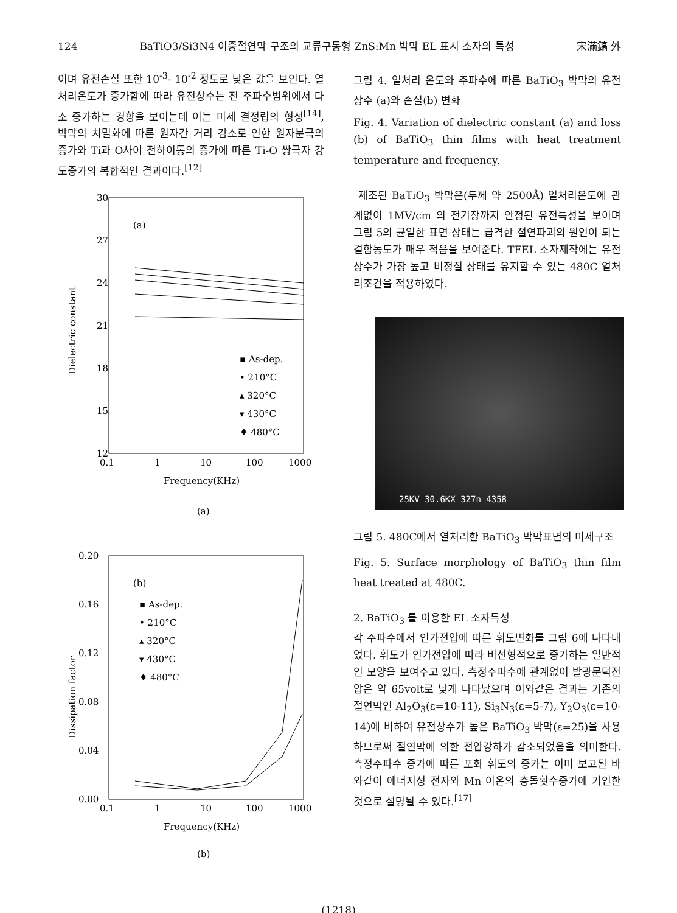124 BaTiO3/Si3N4 이중절연막 구조의 교류구동형 ZnS:Mn 박막 EL 표시 소자의 특성 宋滿鎬 外
이며 유전손실 또한 10<sup>-3</sup>- 10<sup>-2</sup> 정도로 낮은 값을 보인다. 열처리온도가 증가함에 따라 유전상수는 전 주파수범위에서 다소 증가하는 경향을 보이는데 이는 미세 결정립의 형성<sup>[14]</sup>, 박막의 치밀화에 따른 원자간 거리 감소로 인한 원자분극의 증가와 Ti과 O사이 전하이동의 증가에 따른 Ti-O 쌍극자 강도증가의 복합적인 결과이다.<sup>[12]</sup>
30
27
24
21
18
15
12
(a)
▪ As-dep.
• 210°C
▴ 320°C
▾ 430°C
♦ 480°C
Dielectric constant
0.1
1
10
100
1000
Frequency(KHz)
(a)
0.20
0.16
0.12
0.08
0.04
0.00
(b)
▪ As-dep.
• 210°C
▴ 320°C
▾ 430°C
♦ 480°C
Dissipation factor
0.1
1
10
100
1000
Frequency(KHz)
(b)
그림 4. 열처리 온도와 주파수에 따른 BaTiO<sub>3</sub> 박막의 유전상수 (a)와 손실(b) 변화
Fig. 4. Variation of dielectric constant (a) and loss (b) of BaTiO<sub>3</sub> thin films with heat treatment temperature and frequency.
제조된 BaTiO<sub>3</sub> 박막은(두께 약 2500Å) 열처리온도에 관계없이 1MV/cm 의 전기장까지 안정된 유전특성을 보이며 그림 5의 균일한 표면 상태는 급격한 절연파괴의 원인이 되는 결함농도가 매우 적음을 보여준다. TFEL 소자제작에는 유전상수가 가장 높고 비정질 상태를 유지할 수 있는 480C 열처리조건을 적용하였다.
25KV 30.6KX 327n 4358
그림 5. 480C에서 열처리한 BaTiO<sub>3</sub> 박막표면의 미세구조
Fig. 5. Surface morphology of BaTiO<sub>3</sub> thin film heat treated at 480C.
2. BaTiO<sub>3</sub> 를 이용한 EL 소자특성
각 주파수에서 인가전압에 따른 휘도변화를 그림 6에 나타내었다. 휘도가 인가전압에 따라 비선형적으로 증가하는 일반적인 모양을 보여주고 있다. 측정주파수에 관계없이 발광문턱전압은 약 65volt로 낮게 나타났으며 이와같은 결과는 기존의 절연막인 Al<sub>2</sub>O<sub>3</sub>(ε=10-11), Si<sub>3</sub>N<sub>3</sub>(ε=5-7), Y<sub>2</sub>O<sub>3</sub>(ε=10-14)에 비하여 유전상수가 높은 BaTiO<sub>3</sub> 박막(ε=25)을 사용하므로써 절연막에 의한 전압강하가 감소되었음을 의미한다. 측정주파수 증가에 따른 포화 휘도의 증가는 이미 보고된 바와같이 에너지성 전자와 Mn 이온의 충돌횟수증가에 기인한 것으로 설명될 수 있다.<sup>[17]</sup>
(1218)